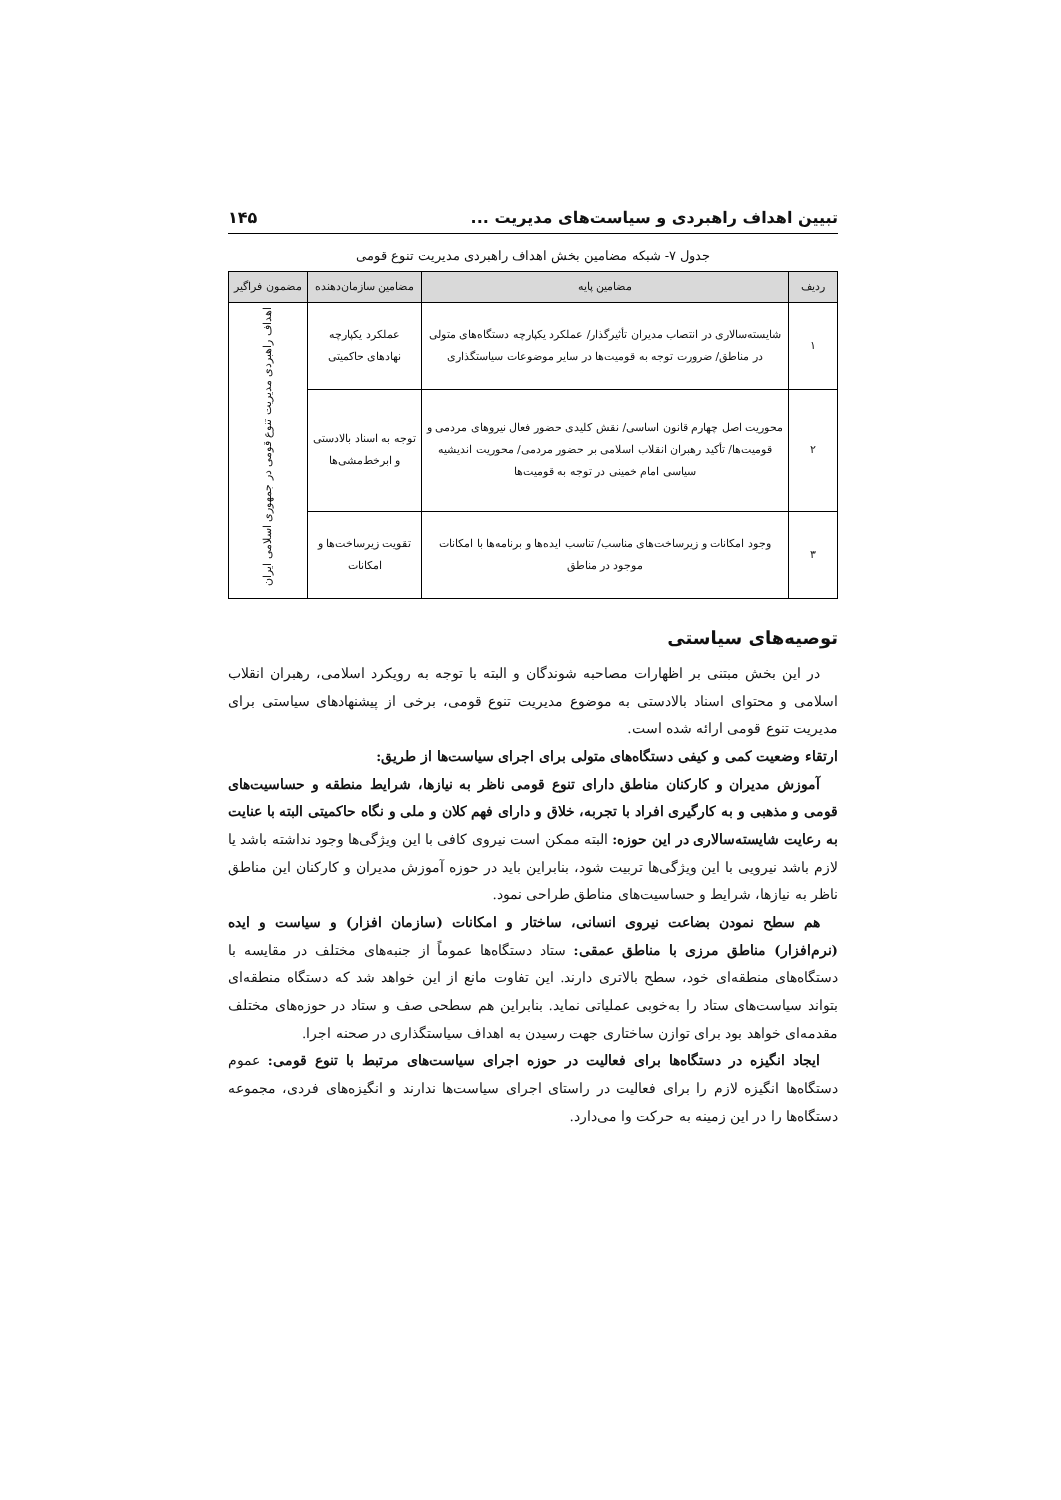تبیین اهداف راهبردی و سیاست‌های مدیریت ... ۱۴۵
جدول ۷- شبکه مضامین بخش اهداف راهبردی مدیریت تنوع قومی
| ردیف | مضامین پایه | مضامین سازمان‌دهنده | مضمون فراگیر |
| --- | --- | --- | --- |
| ۱ | شایسته‌سالاری در انتصاب مدیران تأثیرگذار/ عملکرد یکپارچه دستگاه‌های متولی در مناطق/ ضرورت توجه به قومیت‌ها در سایر موضوعات سیاستگذاری | عملکرد یکپارچه نهادهای حاکمیتی | اهداف راهبردی مدیریت تنوع قومی در جمهوری اسلامی ایران |
| ۲ | محوریت اصل چهارم قانون اساسی/ نقش کلیدی حضور فعال نیروهای مردمی و قومیت‌ها/ تأکید رهبران انقلاب اسلامی بر حضور مردمی/ محوریت اندیشیه سیاسی امام خمینی در توجه به قومیت‌ها | توجه به اسناد بالادستی و ابرخط‌مشی‌ها | |
| ۳ | وجود امکانات و زیرساخت‌های مناسب/ تناسب ایده‌ها و برنامه‌ها با امکانات موجود در مناطق | تقویت زیرساخت‌ها و امکانات | |
توصیه‌های سیاستی
در این بخش مبتنی بر اظهارات مصاحبه شوندگان و البته با توجه به رویکرد اسلامی، رهبران انقلاب اسلامی و محتوای اسناد بالادستی به موضوع مدیریت تنوع قومی، برخی از پیشنهادهای سیاستی برای مدیریت تنوع قومی ارائه شده است.
ارتقاء وضعیت کمی و کیفی دستگاه‌های متولی برای اجرای سیاست‌ها از طریق:
آموزش مدیران و کارکنان مناطق دارای تنوع قومی ناظر به نیازها، شرایط منطقه و حساسیت‌های قومی و مذهبی و به کارگیری افراد با تجربه، خلاق و دارای فهم کلان و ملی و نگاه حاکمیتی البته با عنایت به رعایت شایسته‌سالاری در این حوزه: البته ممکن است نیروی کافی با این ویژگی‌ها وجود نداشته باشد یا لازم باشد نیرویی با این ویژگی‌ها تربیت شود، بنابراین باید در حوزه آموزش مدیران و کارکنان این مناطق ناظر به نیازها، شرایط و حساسیت‌های مناطق طراحی نمود.
هم سطح نمودن بضاعت نیروی انسانی، ساختار و امکانات (سازمان افزار) و سیاست و ایده (نرم‌افزار) مناطق مرزی با مناطق عمقی: ستاد دستگاه‌ها عموماً از جنبه‌های مختلف در مقایسه با دستگاه‌های منطقه‌ای خود، سطح بالاتری دارند. این تفاوت مانع از این خواهد شد که دستگاه منطقه‌ای بتواند سیاست‌های ستاد را به‌خوبی عملیاتی نماید. بنابراین هم سطحی صف و ستاد در حوزه‌های مختلف مقدمه‌ای خواهد بود برای توازن ساختاری جهت رسیدن به اهداف سیاستگذاری در صحنه اجرا.
ایجاد انگیزه در دستگاه‌ها برای فعالیت در حوزه اجرای سیاست‌های مرتبط با تنوع قومی: عموم دستگاه‌ها انگیزه لازم را برای فعالیت در راستای اجرای سیاست‌ها ندارند و انگیزه‌های فردی، مجموعه دستگاه‌ها را در این زمینه به حرکت وا می‌دارد.